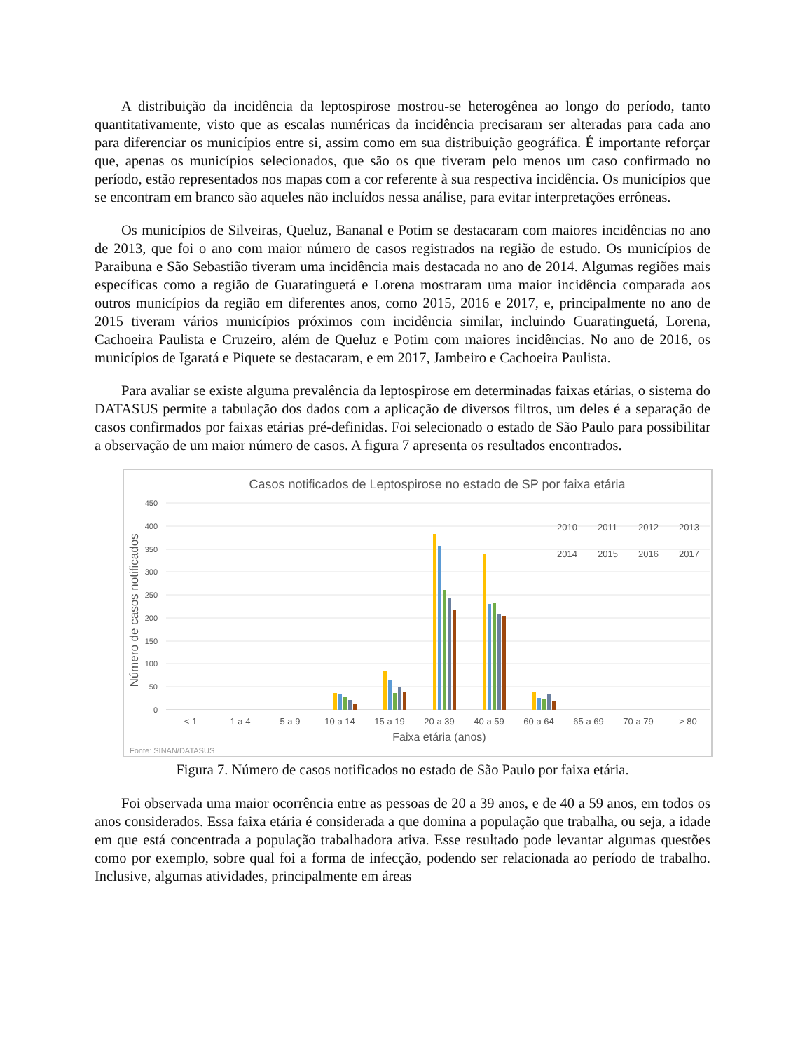A distribuição da incidência da leptospirose mostrou-se heterogênea ao longo do período, tanto quantitativamente, visto que as escalas numéricas da incidência precisaram ser alteradas para cada ano para diferenciar os municípios entre si, assim como em sua distribuição geográfica. É importante reforçar que, apenas os municípios selecionados, que são os que tiveram pelo menos um caso confirmado no período, estão representados nos mapas com a cor referente à sua respectiva incidência. Os municípios que se encontram em branco são aqueles não incluídos nessa análise, para evitar interpretações errôneas.
Os municípios de Silveiras, Queluz, Bananal e Potim se destacaram com maiores incidências no ano de 2013, que foi o ano com maior número de casos registrados na região de estudo. Os municípios de Paraibuna e São Sebastião tiveram uma incidência mais destacada no ano de 2014. Algumas regiões mais específicas como a região de Guaratinguetá e Lorena mostraram uma maior incidência comparada aos outros municípios da região em diferentes anos, como 2015, 2016 e 2017, e, principalmente no ano de 2015 tiveram vários municípios próximos com incidência similar, incluindo Guaratinguetá, Lorena, Cachoeira Paulista e Cruzeiro, além de Queluz e Potim com maiores incidências. No ano de 2016, os municípios de Igaratá e Piquete se destacaram, e em 2017, Jambeiro e Cachoeira Paulista.
Para avaliar se existe alguma prevalência da leptospirose em determinadas faixas etárias, o sistema do DATASUS permite a tabulação dos dados com a aplicação de diversos filtros, um deles é a separação de casos confirmados por faixas etárias pré-definidas. Foi selecionado o estado de São Paulo para possibilitar a observação de um maior número de casos. A figura 7 apresenta os resultados encontrados.
Casos notificados de Leptospirose no estado de SP por faixa etária
450
400
350
300
250
200
150
100
50
0
Número de casos notificados
< 1
1 a 4
5 a 9
10 a 14
15 a 19
20 a 39
40 a 59
60 a 64
65 a 69
70 a 79
> 80
Faixa etária (anos)
2010
2011
2012
2013
2014
2015
2016
2017
Fonte: SINAN/DATASUS
Figura 7. Número de casos notificados no estado de São Paulo por faixa etária.
Foi observada uma maior ocorrência entre as pessoas de 20 a 39 anos, e de 40 a 59 anos, em todos os anos considerados. Essa faixa etária é considerada a que domina a população que trabalha, ou seja, a idade em que está concentrada a população trabalhadora ativa. Esse resultado pode levantar algumas questões como por exemplo, sobre qual foi a forma de infecção, podendo ser relacionada ao período de trabalho. Inclusive, algumas atividades, principalmente em áreas